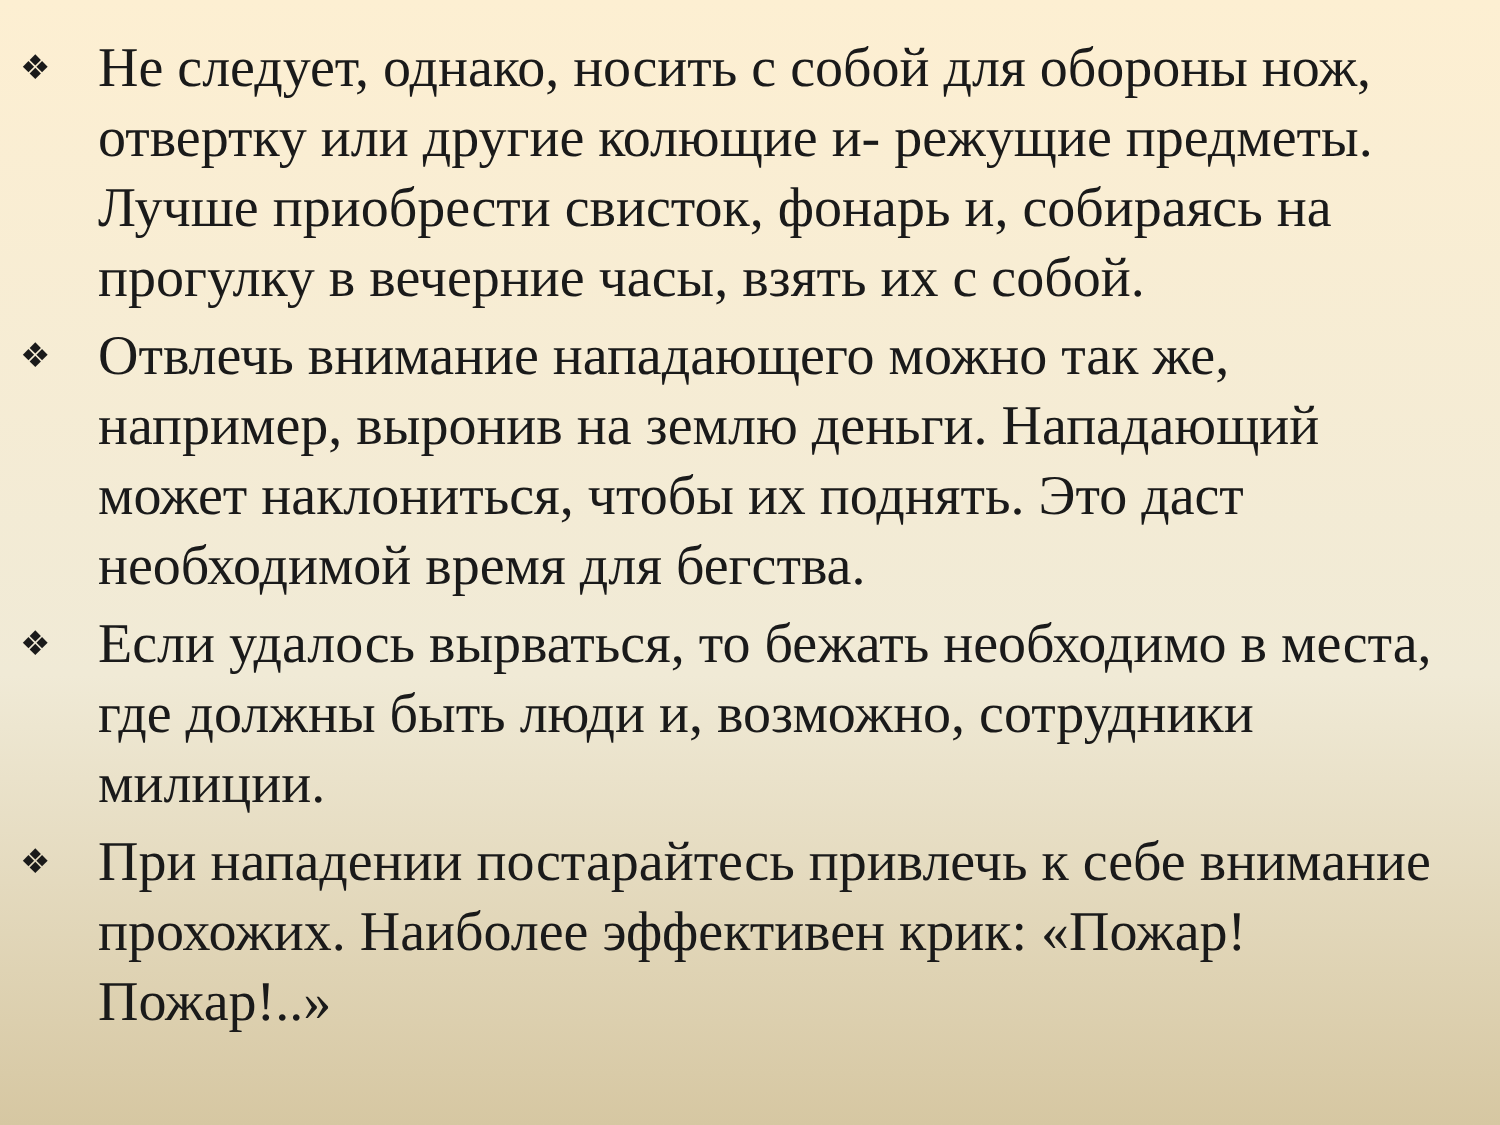❖ Не следует, однако, носить с собой для обороны нож, отвертку или другие колющие и- режущие предметы. Лучше приобрести свисток, фонарь и, собираясь на прогулку в вечерние часы, взять их с собой.
❖ Отвлечь внимание нападающего можно так же, например, выронив на землю деньги. Нападающий может наклониться, чтобы их поднять. Это даст необходимой время для бегства.
❖ Если удалось вырваться, то бежать необходимо в места, где должны быть люди и, возможно, сотрудники милиции.
❖ При нападении постарайтесь привлечь к себе внимание прохожих. Наиболее эффективен крик: «Пожар! Пожар!..»